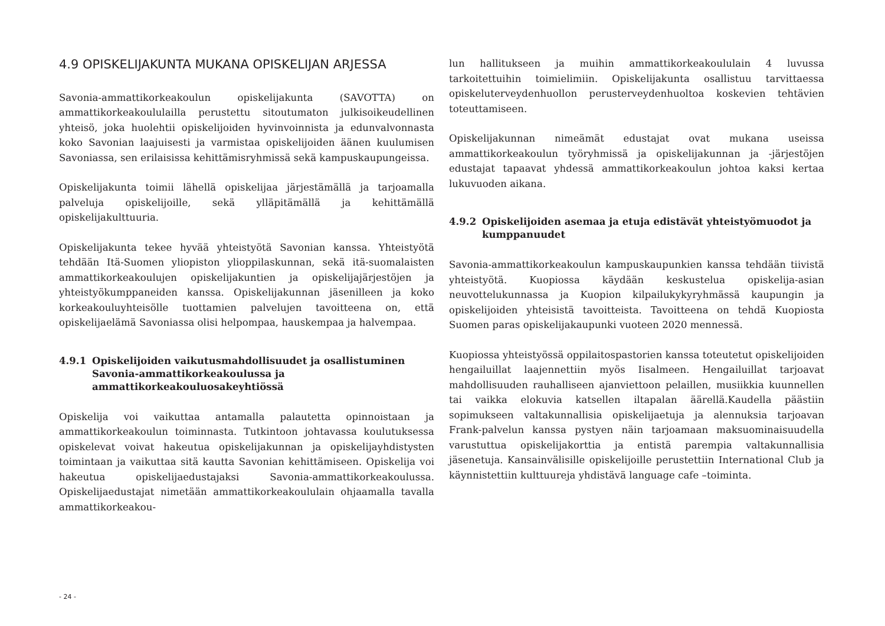4.9 OPISKELIJAKUNTA MUKANA OPISKELIJAN ARJESSA
Savonia-ammattikorkeakoulun opiskelijakunta (SAVOTTA) on ammattikorkeakoululailla perustettu sitoutumaton julkisoikeudellinen yhteisö, joka huolehtii opiskelijoiden hyvinvoinnista ja edunvalvonnasta koko Savonian laajuisesti ja varmistaa opiskelijoiden äänen kuulumisen Savoniassa, sen erilaisissa kehittämisryhmissä sekä kampuskaupungeissa.
Opiskelijakunta toimii lähellä opiskelijaa järjestämällä ja tarjoamalla palveluja opiskelijoille, sekä ylläpitämällä ja kehittämällä opiskelijakulttuuria.
Opiskelijakunta tekee hyvää yhteistyötä Savonian kanssa. Yhteistyötä tehdään Itä-Suomen yliopiston ylioppilaskunnan, sekä itä-suomalaisten ammattikorkeakoulujen opiskelijakuntien ja opiskelijajärjestöjen ja yhteistyökumppaneiden kanssa. Opiskelijakunnan jäsenilleen ja koko korkeakouluyhteisölle tuottamien palvelujen tavoitteena on, että opiskelijaelämä Savoniassa olisi helpompaa, hauskempaa ja halvempaa.
4.9.1 Opiskelijoiden vaikutusmahdollisuudet ja osallistuminen Savonia-ammattikorkeakoulussa ja ammattikorkeakouluosakeyhtiössä
Opiskelija voi vaikuttaa antamalla palautetta opinnoistaan ja ammattikorkeakoulun toiminnasta. Tutkintoon johtavassa koulutuksessa opiskelevat voivat hakeutua opiskelijakunnan ja opiskelijayhdistysten toimintaan ja vaikuttaa sitä kautta Savonian kehittämiseen. Opiskelija voi hakeutua opiskelijaedustajaksi Savonia-ammattikorkeakoulussa. Opiskelijaedustajat nimetään ammattikorkeakoululain ohjaamalla tavalla ammattikorkeakou-
lun hallitukseen ja muihin ammattikorkeakoululain 4 luvussa tarkoitettuihin toimielimiin. Opiskelijakunta osallistuu tarvittaessa opiskeluterveydenhuollon perusterveydenhuoltoa koskevien tehtävien toteuttamiseen.
Opiskelijakunnan nimeämät edustajat ovat mukana useissa ammattikorkeakoulun työryhmissä ja opiskelijakunnan ja -järjestöjen edustajat tapaavat yhdessä ammattikorkeakoulun johtoa kaksi kertaa lukuvuoden aikana.
4.9.2 Opiskelijoiden asemaa ja etuja edistävät yhteistyömuodot ja kumppanuudet
Savonia-ammattikorkeakoulun kampuskaupunkien kanssa tehdään tiivistä yhteistyötä. Kuopiossa käydään keskustelua opiskelija-asian neuvottelukunnassa ja Kuopion kilpailukykyryhmässä kaupungin ja opiskelijoiden yhteisistä tavoitteista. Tavoitteena on tehdä Kuopiosta Suomen paras opiskelijakaupunki vuoteen 2020 mennessä.
Kuopiossa yhteistyössä oppilaitospastorien kanssa toteutetut opiskelijoiden hengailuillat laajennettiin myös Iisalmeen. Hengailuillat tarjoavat mahdollisuuden rauhalliseen ajanviettoon pelaillen, musiikkia kuunnellen tai vaikka elokuvia katsellen iltapalan äärellä.Kaudella päästiin sopimukseen valtakunnallisia opiskelijaetuja ja alennuksia tarjoavan Frank-palvelun kanssa pystyen näin tarjoamaan maksuominaisuudella varustuttua opiskelijakorttia ja entistä parempia valtakunnallisia jäsenetuja. Kansainvälisille opiskelijoille perustettiin International Club ja käynnistettiin kulttuureja yhdistävä language cafe –toiminta.
- 24 -